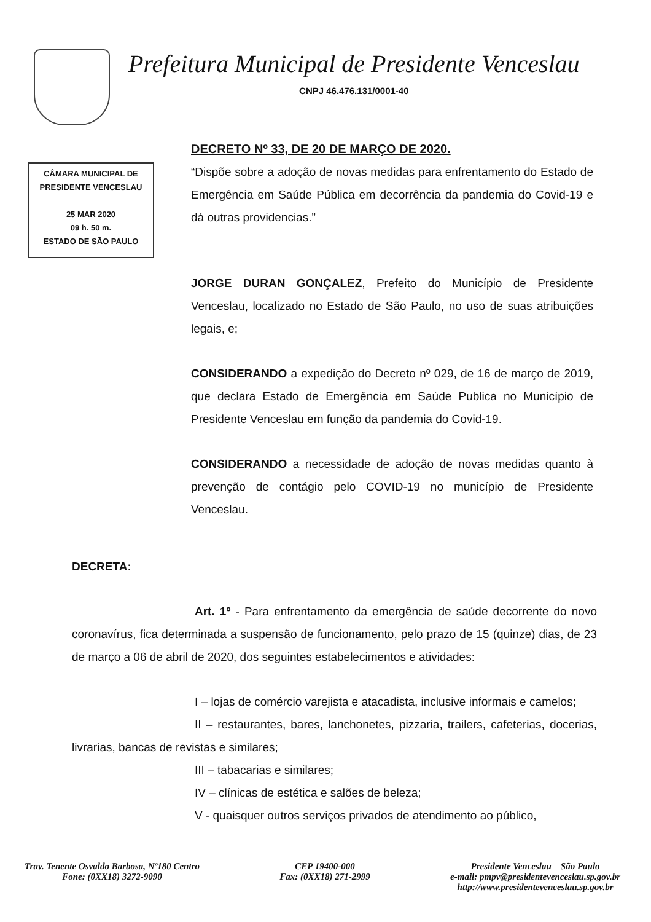Prefeitura Municipal de Presidente Venceslau
CNPJ 46.476.131/0001-40
CÂMARA MUNICIPAL DE
PRESIDENTE VENCESLAU
25 MAR 2020
09 h. 50 m.
ESTADO DE SÃO PAULO
DECRETO Nº 33, DE 20 DE MARÇO DE 2020.
“Dispõe sobre a adoção de novas medidas para enfrentamento do Estado de Emergência em Saúde Pública em decorrência da pandemia do Covid-19 e dá outras providencias.”
JORGE DURAN GONÇALEZ, Prefeito do Município de Presidente Venceslau, localizado no Estado de São Paulo, no uso de suas atribuições legais, e;
CONSIDERANDO a expedição do Decreto nº 029, de 16 de março de 2019, que declara Estado de Emergência em Saúde Publica no Município de Presidente Venceslau em função da pandemia do Covid-19.
CONSIDERANDO a necessidade de adoção de novas medidas quanto à prevenção de contágio pelo COVID-19 no município de Presidente Venceslau.
DECRETA:
Art. 1º - Para enfrentamento da emergência de saúde decorrente do novo coronavírus, fica determinada a suspensão de funcionamento, pelo prazo de 15 (quinze) dias, de 23 de março a 06 de abril de 2020, dos seguintes estabelecimentos e atividades:
I – lojas de comércio varejista e atacadista, inclusive informais e camelos;
II – restaurantes, bares, lanchonetes, pizzaria, trailers, cafeterias, docerias, livrarias, bancas de revistas e similares;
III – tabacarias e similares;
IV – clínicas de estética e salões de beleza;
V - quaisquer outros serviços privados de atendimento ao público,
Trav. Tenente Osvaldo Barbosa, Nº180 Centro
Fone: (0XX18) 3272-9090
CEP 19400-000
Fax: (0XX18) 271-2999
Presidente Venceslau – São Paulo
e-mail: pmpv@presidentevenceslau.sp.gov.br
http://www.presidentevenceslau.sp.gov.br